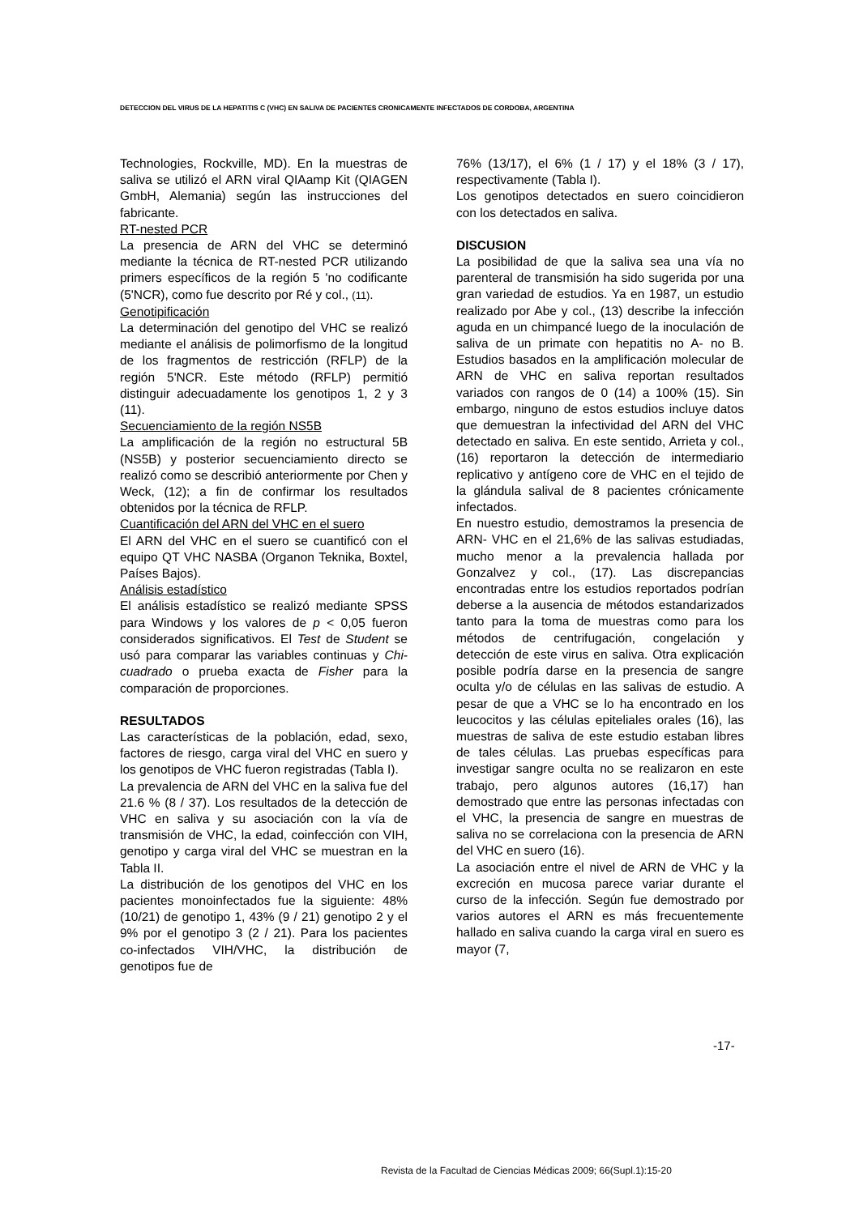DETECCION DEL VIRUS DE LA HEPATITIS C (VHC) EN SALIVA DE PACIENTES CRONICAMENTE INFECTADOS DE CORDOBA, ARGENTINA
Technologies, Rockville, MD). En la muestras de saliva se utilizó el ARN viral QIAamp Kit (QIAGEN GmbH, Alemania) según las instrucciones del fabricante.
RT-nested PCR
La presencia de ARN del VHC se determinó mediante la técnica de RT-nested PCR utilizando primers específicos de la región 5 'no codificante (5'NCR), como fue descrito por Ré y col., (11).
Genotipificación
La determinación del genotipo del VHC se realizó mediante el análisis de polimorfismo de la longitud de los fragmentos de restricción (RFLP) de la región 5'NCR. Este método (RFLP) permitió distinguir adecuadamente los genotipos 1, 2 y 3 (11).
Secuenciamiento de la región NS5B
La amplificación de la región no estructural 5B (NS5B) y posterior secuenciamiento directo se realizó como se describió anteriormente por Chen y Weck, (12); a fin de confirmar los resultados obtenidos por la técnica de RFLP.
Cuantificación del ARN del VHC en el suero
El ARN del VHC en el suero se cuantificó con el equipo QT VHC NASBA (Organon Teknika, Boxtel, Países Bajos).
Análisis estadístico
El análisis estadístico se realizó mediante SPSS para Windows y los valores de p < 0,05 fueron considerados significativos. El Test de Student se usó para comparar las variables continuas y Chi-cuadrado o prueba exacta de Fisher para la comparación de proporciones.
RESULTADOS
Las características de la población, edad, sexo, factores de riesgo, carga viral del VHC en suero y los genotipos de VHC fueron registradas (Tabla I).
La prevalencia de ARN del VHC en la saliva fue del 21.6 % (8 / 37). Los resultados de la detección de VHC en saliva y su asociación con la vía de transmisión de VHC, la edad, coinfección con VIH, genotipo y carga viral del VHC se muestran en la Tabla II.
La distribución de los genotipos del VHC en los pacientes monoinfectados fue la siguiente: 48% (10/21) de genotipo 1, 43% (9 / 21) genotipo 2 y el 9% por el genotipo 3 (2 / 21). Para los pacientes co-infectados VIH/VHC, la distribución de genotipos fue de
76% (13/17), el 6% (1 / 17) y el 18% (3 / 17), respectivamente (Tabla I).
Los genotipos detectados en suero coincidieron con los detectados en saliva.
DISCUSION
La posibilidad de que la saliva sea una vía no parenteral de transmisión ha sido sugerida por una gran variedad de estudios. Ya en 1987, un estudio realizado por Abe y col., (13) describe la infección aguda en un chimpancé luego de la inoculación de saliva de un primate con hepatitis no A- no B. Estudios basados en la amplificación molecular de ARN de VHC en saliva reportan resultados variados con rangos de 0 (14) a 100% (15). Sin embargo, ninguno de estos estudios incluye datos que demuestran la infectividad del ARN del VHC detectado en saliva. En este sentido, Arrieta y col., (16) reportaron la detección de intermediario replicativo y antígeno core de VHC en el tejido de la glándula salival de 8 pacientes crónicamente infectados.
En nuestro estudio, demostramos la presencia de ARN- VHC en el 21,6% de las salivas estudiadas, mucho menor a la prevalencia hallada por Gonzalvez y col., (17). Las discrepancias encontradas entre los estudios reportados podrían deberse a la ausencia de métodos estandarizados tanto para la toma de muestras como para los métodos de centrifugación, congelación y detección de este virus en saliva. Otra explicación posible podría darse en la presencia de sangre oculta y/o de células en las salivas de estudio. A pesar de que a VHC se lo ha encontrado en los leucocitos y las células epiteliales orales (16), las muestras de saliva de este estudio estaban libres de tales células. Las pruebas específicas para investigar sangre oculta no se realizaron en este trabajo, pero algunos autores (16,17) han demostrado que entre las personas infectadas con el VHC, la presencia de sangre en muestras de saliva no se correlaciona con la presencia de ARN del VHC en suero (16).
La asociación entre el nivel de ARN de VHC y la excreción en mucosa parece variar durante el curso de la infección. Según fue demostrado por varios autores el ARN es más frecuentemente hallado en saliva cuando la carga viral en suero es mayor (7,
-17-
Revista de la Facultad de Ciencias Médicas 2009; 66(Supl.1):15-20